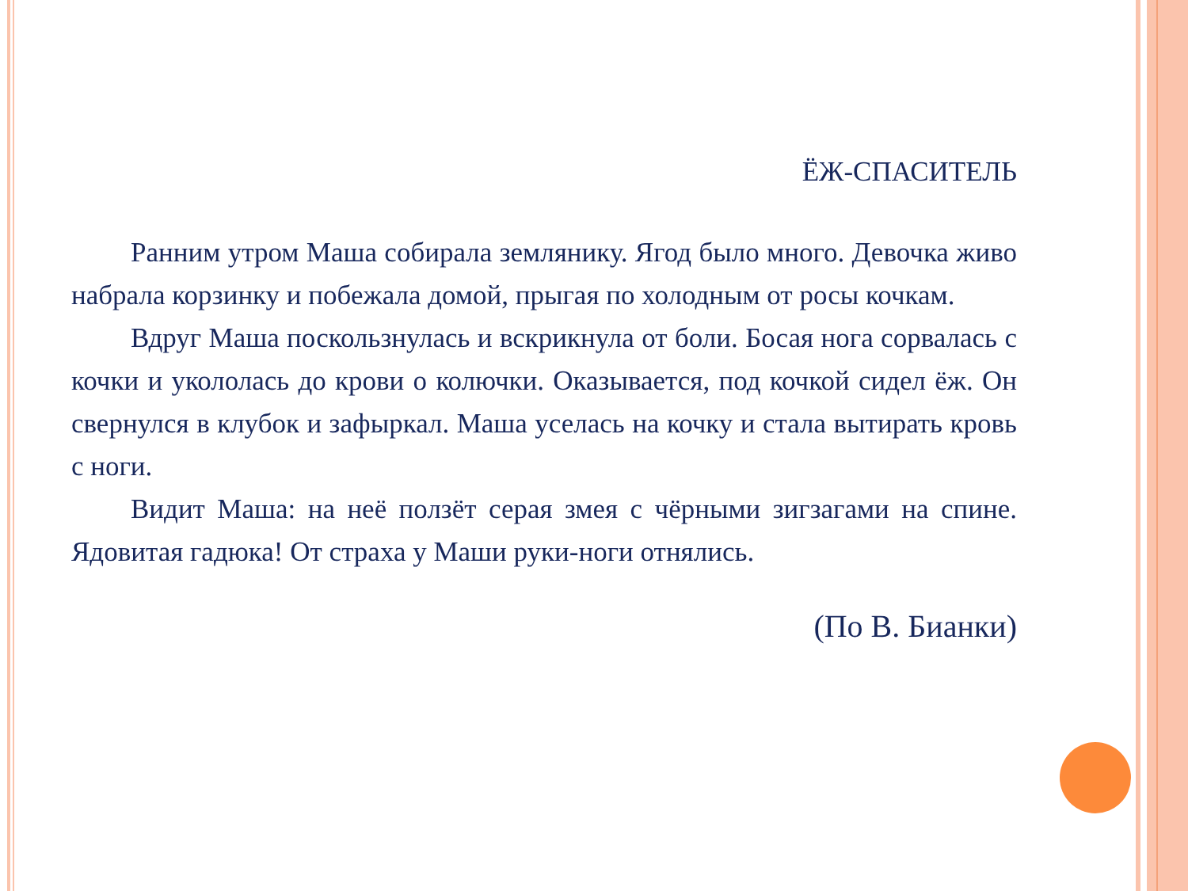ЁЖ-СПАСИТЕЛЬ
Ранним утром Маша собирала землянику. Ягод было много. Девочка живо набрала корзинку и побежала домой, прыгая по холодным от росы кочкам.
Вдруг Маша поскользнулась и вскрикнула от боли. Босая нога сорвалась с кочки и укололась до крови о колючки. Оказывается, под кочкой сидел ёж. Он свернулся в клубок и зафыркал. Маша уселась на кочку и стала вытирать кровь с ноги.
Видит Маша: на неё ползёт серая змея с чёрными зигзагами на спине. Ядовитая гадюка! От страха у Маши руки-ноги отнялись.
(По В. Бианки)